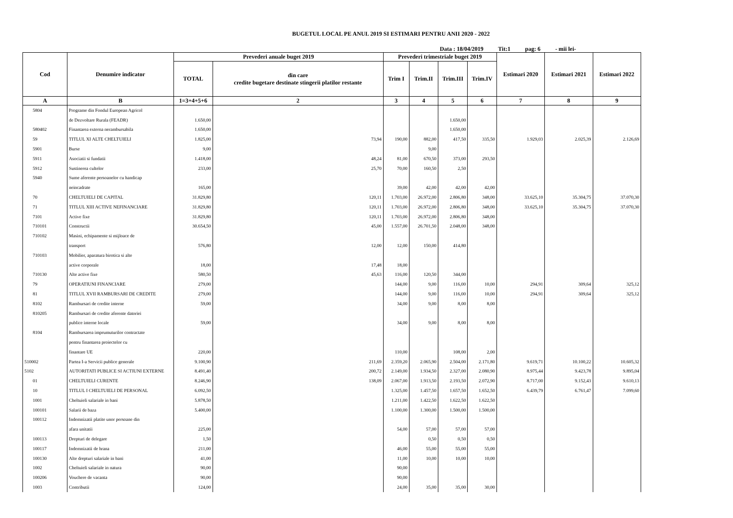BUGETUL LOCAL PE ANUL 2019 SI ESTIMARI PENTRU ANII 2020 - 2022
Data : 18/04/2019 Tit:1 pag: 6 - mii lei-
| Cod | Denumire indicator | Prevederi anuale buget 2019 | | Prevederi trimestriale buget 2019 | | | | Estimari 2020 | Estimari 2021 | Estimari 2022 |
| --- | --- | --- | --- | --- | --- | --- | --- | --- | --- | --- |
| | | TOTAL | din care credite bugetare destinate stingerii platilor restante | Trim I | Trim.II | Trim.III | Trim.IV | | | |
| A | B | 1=3+4+5+6 | 2 | 3 | 4 | 5 | 6 | 7 | 8 | 9 |
| 5804 | Programe din Fondul European Agricol | | | | | | | | | |
| | de Dezvoltare Rurala (FEADR) | 1.650,00 | | | | 1.650,00 | | | | |
| 580402 | Finantarea externa nerambursabila | 1.650,00 | | | | 1.650,00 | | | | |
| 59 | TITLUL XI ALTE CHELTUIELI | 1.825,00 | 73,94 | 190,00 | 882,00 | 417,50 | 335,50 | 1.929,03 | 2.025,39 | 2.126,69 |
| 5901 | Burse | 9,00 | | | 9,00 | | | | | |
| 5911 | Asociatii si fundatii | 1.418,00 | 48,24 | 81,00 | 670,50 | 373,00 | 293,50 | | | |
| 5912 | Sustinerea cultelor | 233,00 | 25,70 | 70,00 | 160,50 | 2,50 | | | | |
| 5940 | Sume aferente persoanelor cu handicap | | | | | | | | | |
| | neincadrate | 165,00 | | 39,00 | 42,00 | 42,00 | 42,00 | | | |
| 70 | CHELTUIELI DE CAPITAL | 31.829,80 | 120,11 | 1.703,00 | 26.972,00 | 2.806,80 | 348,00 | 33.625,10 | 35.304,75 | 37.070,30 |
| 71 | TITLUL XIII ACTIVE NEFINANCIARE | 31.829,80 | 120,11 | 1.703,00 | 26.972,00 | 2.806,80 | 348,00 | 33.625,10 | 35.304,75 | 37.070,30 |
| 7101 | Active fixe | 31.829,80 | 120,11 | 1.703,00 | 26.972,00 | 2.806,80 | 348,00 | | | |
| 710101 | Constructii | 30.654,50 | 45,00 | 1.557,00 | 26.701,50 | 2.048,00 | 348,00 | | | |
| 710102 | Masini, echipamente si mijloace de | | | | | | | | | |
| | transport | 576,80 | 12,00 | 12,00 | 150,00 | 414,80 | | | | |
| 710103 | Mobilier, aparatura birotica si alte | | | | | | | | | |
| | active corporale | 18,00 | 17,48 | 18,00 | | | | | | |
| 710130 | Alte active fixe | 580,50 | 45,63 | 116,00 | 120,50 | 344,00 | | | | |
| 79 | OPERATIUNI FINANCIARE | 279,00 | | 144,00 | 9,00 | 116,00 | 10,00 | 294,91 | 309,64 | 325,12 |
| 81 | TITLUL XVII RAMBURSARI DE CREDITE | 279,00 | | 144,00 | 9,00 | 116,00 | 10,00 | 294,91 | 309,64 | 325,12 |
| 8102 | Rambursari de credite interne | 59,00 | | 34,00 | 9,00 | 8,00 | 8,00 | | | |
| 810205 | Rambursari de credite aferente datoriei | | | | | | | | | |
| | publice interne locale | 59,00 | | 34,00 | 9,00 | 8,00 | 8,00 | | | |
| 8104 | Rambursarea imprumuturilor contractate | | | | | | | | | |
| | pentru finantarea proiectelor cu | | | | | | | | | |
| | finantare UE | 220,00 | | 110,00 | | 108,00 | 2,00 | | | |
| 510002 | Partea I-a Servicii publice generale | 9.100,90 | 211,69 | 2.359,20 | 2.065,90 | 2.504,00 | 2.171,80 | 9.619,71 | 10.100,22 | 10.605,32 |
| 5102 | AUTORITATI PUBLICE SI ACTIUNI EXTERNE | 8.491,40 | 200,72 | 2.149,00 | 1.934,50 | 2.327,00 | 2.080,90 | 8.975,44 | 9.423,78 | 9.895,04 |
| 01 | CHELTUIELI CURENTE | 8.246,90 | 138,09 | 2.067,00 | 1.913,50 | 2.193,50 | 2.072,90 | 8.717,00 | 9.152,43 | 9.610,13 |
| 10 | TITLUL I CHELTUIELI DE PERSONAL | 6.092,50 | | 1.325,00 | 1.457,50 | 1.657,50 | 1.652,50 | 6.439,79 | 6.761,47 | 7.099,60 |
| 1001 | Cheltuieli salariale in bani | 5.878,50 | | 1.211,00 | 1.422,50 | 1.622,50 | 1.622,50 | | | |
| 100101 | Salarii de baza | 5.400,00 | | 1.100,00 | 1.300,00 | 1.500,00 | 1.500,00 | | | |
| 100112 | Indemnizatii platite unor persoane din | | | | | | | | | |
| | afara unitatii | 225,00 | | 54,00 | 57,00 | 57,00 | 57,00 | | | |
| 100113 | Drepturi de delegare | 1,50 | | | 0,50 | 0,50 | 0,50 | | | |
| 100117 | Indemnizatii de hrana | 211,00 | | 46,00 | 55,00 | 55,00 | 55,00 | | | |
| 100130 | Alte drepturi salariale in bani | 41,00 | | 11,00 | 10,00 | 10,00 | 10,00 | | | |
| 1002 | Cheltuieli salariale in natura | 90,00 | | 90,00 | | | | | | |
| 100206 | Vouchere de vacanta | 90,00 | | 90,00 | | | | | | |
| 1003 | Contributii | 124,00 | | 24,00 | 35,00 | 35,00 | 30,00 | | | |